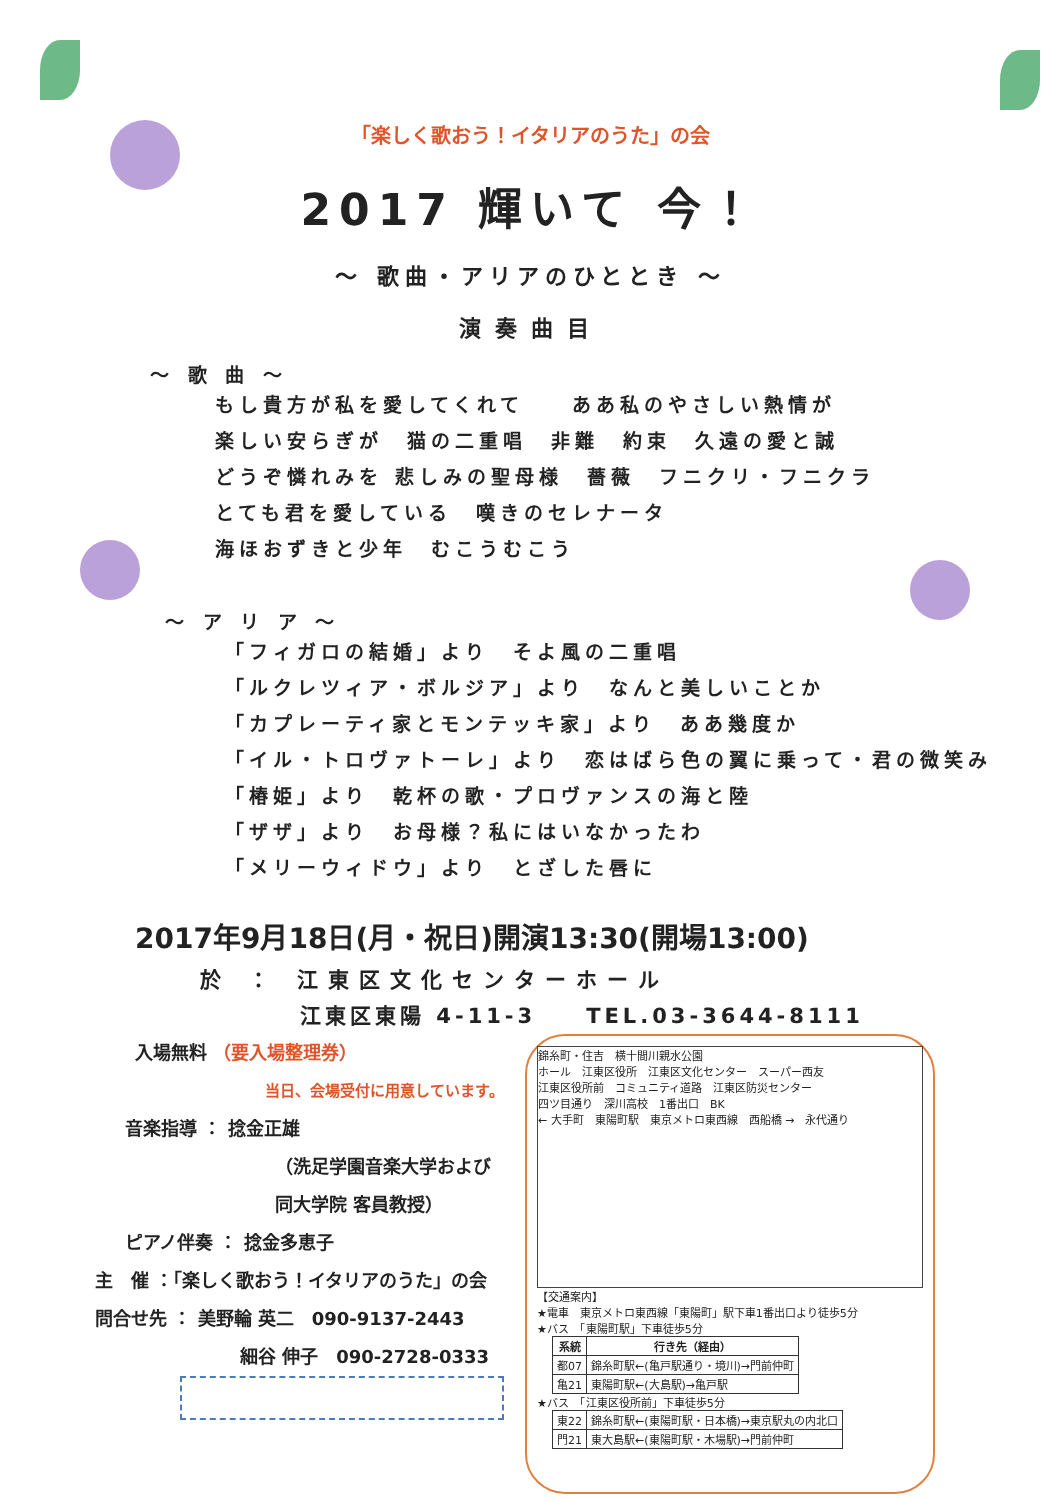「楽しく歌おう！イタリアのうた」の会
2017 輝いて 今！
～ 歌曲・アリアのひととき ～
演奏曲目
～ 歌 曲 ～
もし貴方が私を愛してくれて　　ああ私のやさしい熱情が
楽しい安らぎが　猫の二重唱　非難　約束　久遠の愛と誠
どうぞ憐れみを 悲しみの聖母様　薔薇　フニクリ・フニクラ
とても君を愛している　嘆きのセレナータ
海ほおずきと少年　むこうむこう
～ ア リ ア ～
「フィガロの結婚」より　そよ風の二重唱
「ルクレツィア・ボルジア」より　なんと美しいことか
「カプレーティ家とモンテッキ家」より　ああ幾度か
「イル・トロヴァトーレ」より　恋はばら色の翼に乗って・君の微笑み
「椿姫」より　乾杯の歌・プロヴァンスの海と陸
「ザザ」より　お母様？私にはいなかったわ
「メリーウィドウ」より　とざした唇に
2017年9月18日(月・祝日)開演13:30(開場13:00)
於 ： 江東区文化センターホール
江東区東陽 4-11-3　　TEL.03-3644-8111
入場無料 （要入場整理券）
当日、会場受付に用意しています。
音楽指導 ： 捻金正雄
（洗足学園音楽大学および
同大学院 客員教授）
ピアノ伴奏 ： 捻金多恵子
主　催 ：「楽しく歌おう！イタリアのうた」の会
問合せ先 ： 美野輪 英二　090-9137-2443
細谷 伸子　090-2728-0333
錦糸町・住吉　横十間川親水公園
ホール　江東区役所　江東区文化センター　スーパー西友
江東区役所前　コミュニティ道路　江東区防災センター
四ツ目通り　深川高校　1番出口　BK
← 大手町　東陽町駅　東京メトロ東西線　西船橋 →　永代通り
【交通案内】
★電車　東京メトロ東西線「東陽町」駅下車1番出口より徒歩5分
★バス　「東陽町駅」下車徒歩5分
| 系統 | 行き先（経由） |
| --- | --- |
| 都07 | 錦糸町駅←(亀戸駅通り・境川)→門前仲町 |
| 亀21 | 東陽町駅←(大島駅)→亀戸駅 |
★バス　「江東区役所前」下車徒歩5分
| 東22 | 錦糸町駅←(東陽町駅・日本橋)→東京駅丸の内北口 |
| 門21 | 東大島駅←(東陽町駅・木場駅)→門前仲町 |